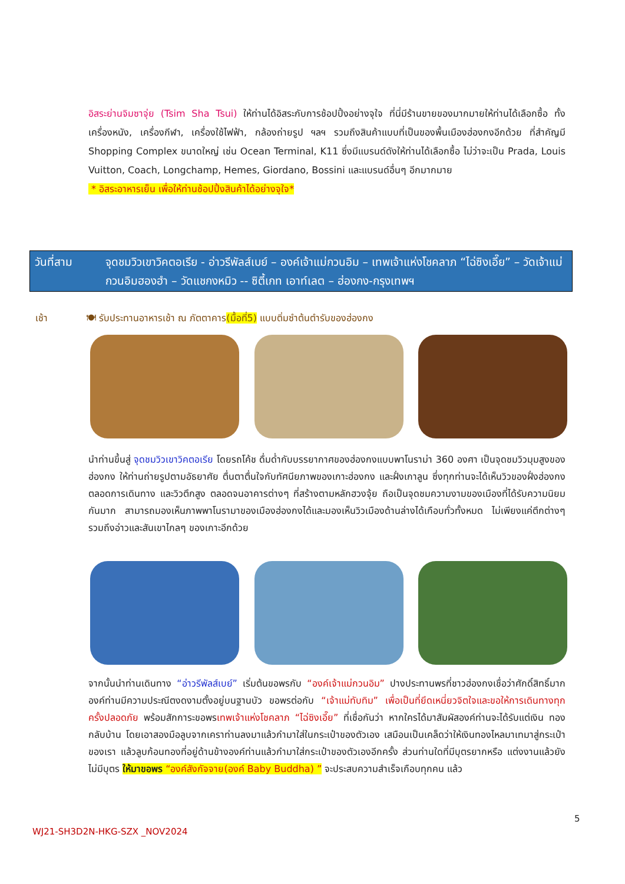อิสระย่านจิมซาจุ่ย (Tsim Sha Tsui) ให้ท่านได้อิสระกับการช้อปปิ้งอย่างจุใจ ที่นี่มีร้านขายของมากมายให้ท่านได้เลือกซื้อ ทั้งเครื่องหนัง, เครื่องกีฬา, เครื่องใช้ไฟฟ้า, กล้องถ่ายรูป ฯลฯ รวมถึงสินค้าแบบที่เป็นของพื้นเมืองฮ่องกงอีกด้วย ที่สำคัญมี Shopping Complex ขนาดใหญ่ เช่น Ocean Terminal, K11 ซึ่งมีแบรนด์ดังให้ท่านได้เลือกซื้อ ไม่ว่าจะเป็น Prada, Louis Vuitton, Coach, Longchamp, Hemes, Giordano, Bossini และแบรนด์อื่นๆ อีกมากมาย
* อิสระอาหารเย็น เพื่อให้ท่านช้อปปิ้งสินค้าได้อย่างจุใจ*
วันที่สาม จุดชมวิวเขาวิคตอเรีย - อ่าวรีพัลส์เบย์ – องค์เจ้าแม่กวนอิม – เทพเจ้าแห่งโชคลาภ “ไฉ่ซิงเอี๊ย” – วัดเจ้าแม่กวนอิมฮองฮำ – วัดแชกงหมิว -- ซิตี้เกท เอาท์เลต – ฮ่องกง-กรุงเทพฯ
เช้า 🍽 รับประทานอาหารเช้า ณ ภัตตาคาร(มื้อที่5) แบบติ่มซำต้นตำรับของฮ่องกง
นำท่านขึ้นสู่ จุดชมวิวเขาวิคตอเรีย โดยรถโค้ช ดื่มด่ำกับบรรยากาศของฮ่องกงแบบพาโนราม่า 360 องศา เป็นจุดชมวิวมุมสูงของฮ่องกง ให้ท่านถ่ายรูปตามอัธยาศัย ตื่นตาตื่นใจกับทัศนียภาพของเกาะฮ่องกง และฝั่งเกาลูน ซึ่งทุกท่านจะได้เห็นวิวของฝั่งฮ่องกงตลอดการเดินทาง และวิวตึกสูง ตลอดจนอาคารต่างๆ ที่สร้างตามหลักฮวงจุ้ย ถือเป็นจุดชมความงามของเมืองที่ได้รับความนิยมกันมาก สามารถมองเห็นภาพพาโนรามาของเมืองฮ่องกงได้และมองเห็นวิวเมืองด้านล่างได้เกือบทั่วทั้งหมด ไม่เพียงแค่ตึกต่างๆ รวมถึงอ่าวและสันเขาไกลๆ ของเกาะอีกด้วย
จากนั้นนำท่านเดินทาง “อ่าวรีพัลส์เบย์” เริ่มต้นขอพรกับ “องค์เจ้าแม่กวนอิม” ปางประทานพรที่ชาวฮ่องกงเชื่อว่าศักดิ์สิทธิ์มาก องค์ท่านมีความประณีตงดงามตั้งอยู่บนฐานบัว ขอพรต่อกับ “เจ้าแม่ทับทิม” เพื่อเป็นที่ยึดเหนี่ยวจิตใจและขอให้การเดินทางทุกครั้งปลอดภัย พร้อมสักการะขอพรเทพเจ้าแห่งโชคลาภ “ไฉ่ซิงเอี๊ย” ที่เชื่อกันว่า หากใครได้มาสัมผัสองค์ท่านจะได้รับแต่เงิน ทอง กลับบ้าน โดยเอาสองมือลูบจากเคราท่านลงมาแล้วกำมาใส่ในกระเป๋าของตัวเอง เสมือนเป็นเคล็ดว่าให้เงินทองไหลมาเทมาสู่กระเป๋าของเรา แล้วลูบก้อนทองที่อยู่ด้านข้างองค์ท่านแล้วกำมาใส่กระเป๋าของตัวเองอีกครั้ง ส่วนท่านใดที่มีบุตรยากหรือ แต่งงานแล้วยังไม่มีบุตร ให้มาขอพร “องค์สังกัจจาย(องค์ Baby Buddha) ” จะประสบความสำเร็จเกือบทุกคน แล้ว
5
WJ21-SH3D2N-HKG-SZX _NOV2024